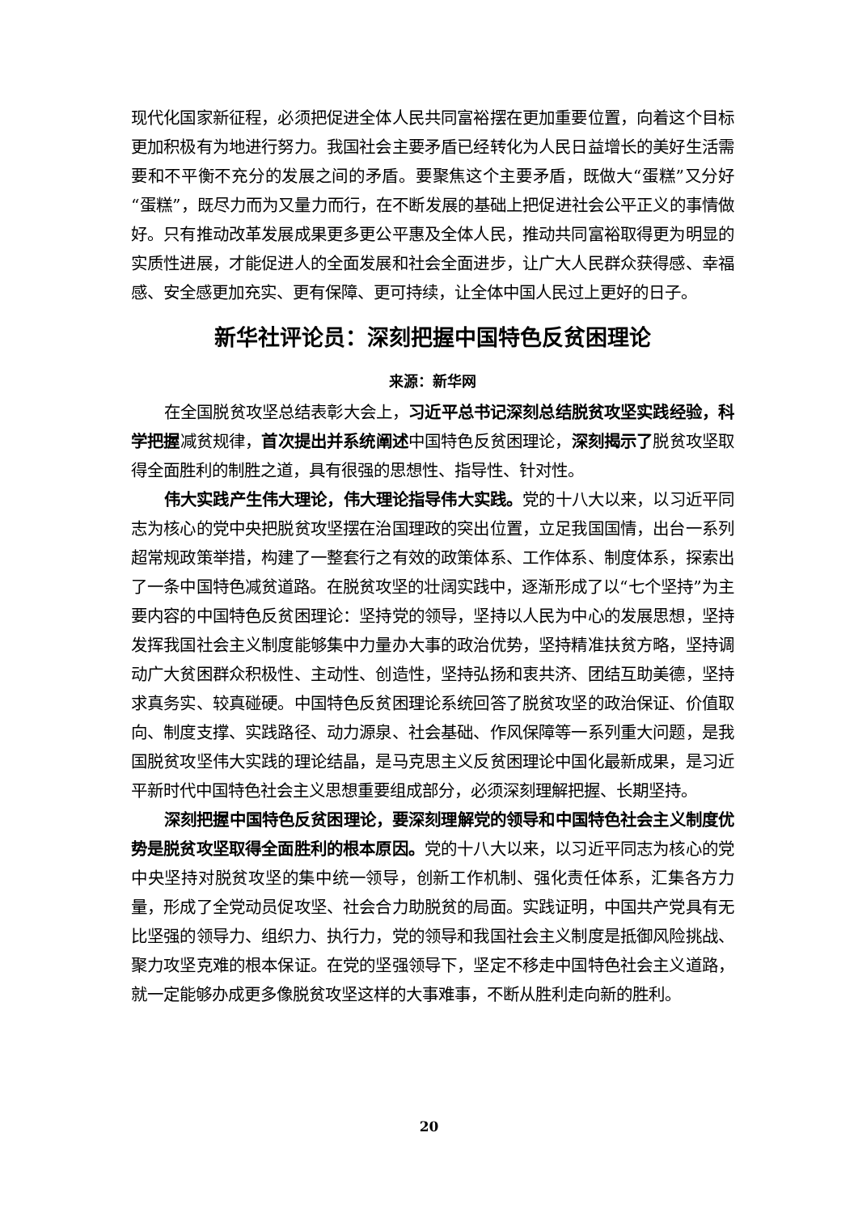现代化国家新征程，必须把促进全体人民共同富裕摆在更加重要位置，向着这个目标更加积极有为地进行努力。我国社会主要矛盾已经转化为人民日益增长的美好生活需要和不平衡不充分的发展之间的矛盾。要聚焦这个主要矛盾，既做大“蛋糕”又分好“蛋糕”，既尽力而为又量力而行，在不断发展的基础上把促进社会公平正义的事情做好。只有推动改革发展成果更多更公平惠及全体人民，推动共同富裕取得更为明显的实质性进展，才能促进人的全面发展和社会全面进步，让广大人民群众获得感、幸福感、安全感更加充实、更有保障、更可持续，让全体中国人民过上更好的日子。
新华社评论员：深刻把握中国特色反贫困理论
来源：新华网
在全国脱贫攻坚总结表彰大会上，习近平总书记深刻总结脱贫攻坚实践经验，科学把握减贫规律，首次提出并系统阐述中国特色反贫困理论，深刻揭示了脱贫攻坚取得全面胜利的制胜之道，具有很强的思想性、指导性、针对性。
伟大实践产生伟大理论，伟大理论指导伟大实践。党的十八大以来，以习近平同志为核心的党中央把脱贫攻坚摆在治国理政的突出位置，立足我国国情，出台一系列超常规政策举措，构建了一整套行之有效的政策体系、工作体系、制度体系，探索出了一条中国特色减贫道路。在脱贫攻坚的壮阔实践中，逐渐形成了以“七个坚持”为主要内容的中国特色反贫困理论：坚持党的领导，坚持以人民为中心的发展思想，坚持发挥我国社会主义制度能够集中力量办大事的政治优势，坚持精准扶贫方略，坚持调动广大贫困群众积极性、主动性、创造性，坚持弘扬和衷共济、团结互助美德，坚持求真务实、较真碰硬。中国特色反贫困理论系统回答了脱贫攻坚的政治保证、价值取向、制度支撑、实践路径、动力源泉、社会基础、作风保障等一系列重大问题，是我国脱贫攻坚伟大实践的理论结晶，是马克思主义反贫困理论中国化最新成果，是习近平新时代中国特色社会主义思想重要组成部分，必须深刻理解把握、长期坚持。
深刻把握中国特色反贫困理论，要深刻理解党的领导和中国特色社会主义制度优势是脱贫攻坚取得全面胜利的根本原因。党的十八大以来，以习近平同志为核心的党中央坚持对脱贫攻坚的集中统一领导，创新工作机制、强化责任体系，汇集各方力量，形成了全党动员促攻坚、社会合力助脱贫的局面。实践证明，中国共产党具有无比坚强的领导力、组织力、执行力，党的领导和我国社会主义制度是抵御风险挑战、聚力攻坚克难的根本保证。在党的坚强领导下，坚定不移走中国特色社会主义道路，就一定能够办成更多像脱贫攻坚这样的大事难事，不断从胜利走向新的胜利。
20